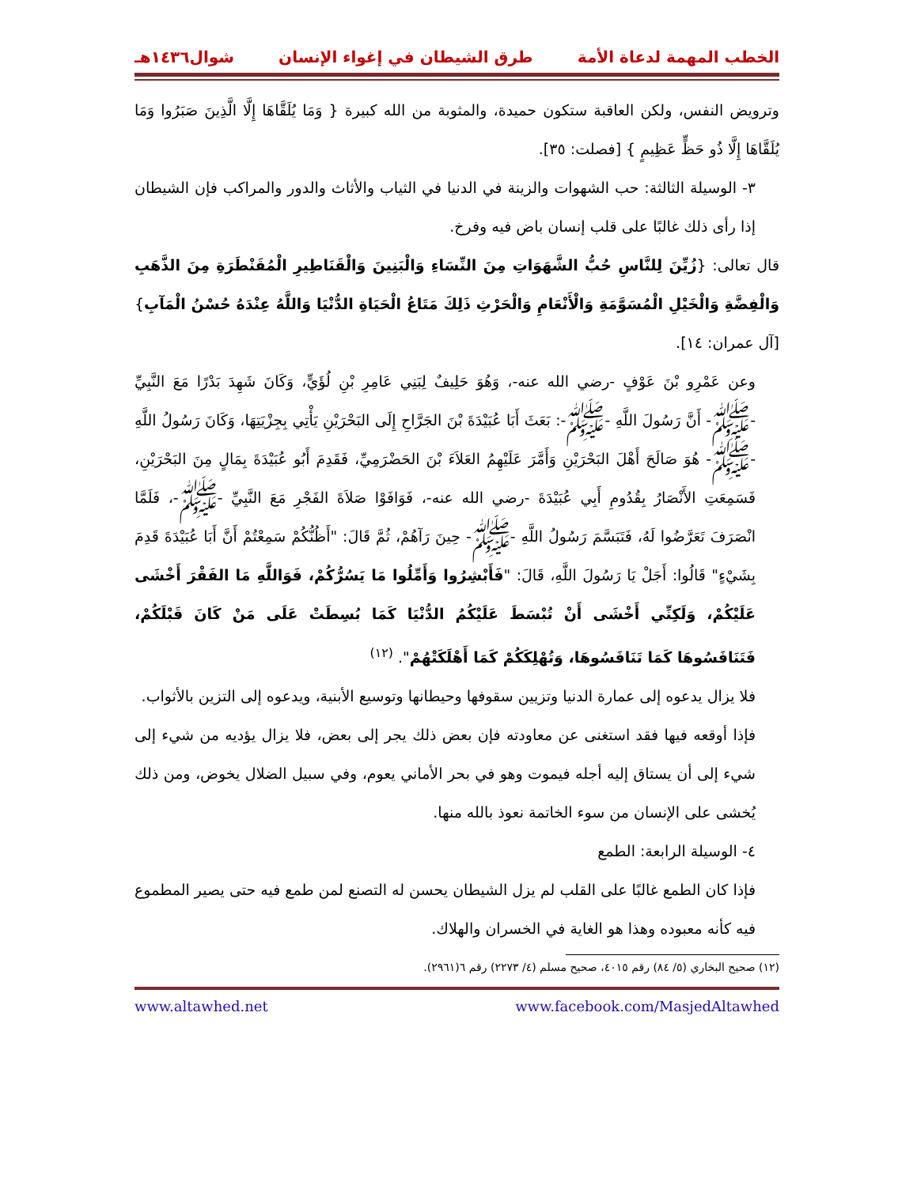الخطب المهمة لدعاة الأمة طرق الشيطان في إغواء الإنسان شوال١٤٣٦هـ
وترويض النفس، ولكن العاقبة ستكون حميدة، والمثوبة من الله كبيرة { وَمَا يُلَقَّاهَا إِلَّا الَّذِينَ صَبَرُوا وَمَا يُلَقَّاهَا إِلَّا ذُو حَظٍّ عَظِيمٍ } [فصلت: ٣٥].
٣- الوسيلة الثالثة: حب الشهوات والزينة في الدنيا في الثياب والأثاث والدور والمراكب فإن الشيطان إذا رأى ذلك غالبًا على قلب إنسان باض فيه وفرخ.
قال تعالى: {زُيِّنَ لِلنَّاسِ حُبُّ الشَّهَوَاتِ مِنَ النِّسَاءِ وَالْبَنِينَ وَالْقَنَاطِيرِ الْمُقَنْطَرَةِ مِنَ الذَّهَبِ وَالْفِضَّةِ وَالْخَيْلِ الْمُسَوَّمَةِ وَالْأَنْعَامِ وَالْحَرْثِ ذَلِكَ مَتَاعُ الْحَيَاةِ الدُّنْيَا وَاللَّهُ عِنْدَهُ حُسْنُ الْمَآبِ} [آل عمران: ١٤].
وعن عَمْرِو بْنَ عَوْفٍ -رضي الله عنه-، وَهُوَ حَلِيفٌ لِبَنِي عَامِرِ بْنِ لُؤَيٍّ، وَكَانَ شَهِدَ بَدْرًا مَعَ النَّبِيِّ -ﷺ- أَنَّ رَسُولَ اللَّهِ -ﷺ-: بَعَثَ أَبَا عُبَيْدَةَ بْنَ الجَرَّاحِ إِلَى البَحْرَيْنِ يَأْتِي بِجِزْيَتِهَا، وَكَانَ رَسُولُ اللَّهِ -ﷺ- هُوَ صَالَحَ أَهْلَ البَحْرَيْنِ وَأَمَّرَ عَلَيْهِمُ العَلاَءَ بْنَ الحَضْرَمِيِّ، فَقَدِمَ أَبُو عُبَيْدَةَ بِمَالٍ مِنَ البَحْرَيْنِ، فَسَمِعَتِ الأَنْصَارُ بِقُدُومِ أَبِي عُبَيْدَةَ -رضي الله عنه-، فَوَافَوْا صَلاَةَ الفَجْرِ مَعَ النَّبِيِّ -ﷺ-، فَلَمَّا انْصَرَفَ تَعَرَّضُوا لَهُ، فَتَبَسَّمَ رَسُولُ اللَّهِ -ﷺ- حِينَ رَآهُمْ، ثُمَّ قَالَ: "أَظُنُّكُمْ سَمِعْتُمْ أَنَّ أَبَا عُبَيْدَةَ قَدِمَ بِشَيْءٍ" قَالُوا: أَجَلْ يَا رَسُولَ اللَّهِ، قَالَ: "فَأَبْشِرُوا وَأَمِّلُوا مَا يَسُرُّكُمْ، فَوَاللَّهِ مَا الفَقْرَ أَخْشَى عَلَيْكُمْ، وَلَكِنِّي أَخْشَى أَنْ تُبْسَطَ عَلَيْكُمُ الدُّنْيَا كَمَا بُسِطَتْ عَلَى مَنْ كَانَ قَبْلَكُمْ، فَتَنَافَسُوهَا كَمَا تَنَافَسُوهَا، وَتُهْلِكَكُمْ كَمَا أَهْلَكَتْهُمْ". <sup>(١٢)</sup>
فلا يزال يدعوه إلى عمارة الدنيا وتزيين سقوفها وحيطانها وتوسيع الأبنية، ويدعوه إلى التزين بالأثواب.
فإذا أوقعه فيها فقد استغنى عن معاودته فإن بعض ذلك يجر إلى بعض، فلا يزال يؤديه من شيء إلى شيء إلى أن يستاق إليه أجله فيموت وهو في بحر الأماني يعوم، وفي سبيل الضلال يخوض، ومن ذلك يُخشى على الإنسان من سوء الخاتمة نعوذ بالله منها.
٤- الوسيلة الرابعة: الطمع
فإذا كان الطمع غالبًا على القلب لم يزل الشيطان يحسن له التصنع لمن طمع فيه حتى يصير المطموع فيه كأنه معبوده وهذا هو الغاية في الخسران والهلاك.
(١٢) صحيح البخاري (٥/ ٨٤) رقم ٤٠١٥، صحيح مسلم (٤/ ٢٢٧٣) رقم ٦(٢٩٦١).
www.altawhed.net www.facebook.com/MasjedAltawhed